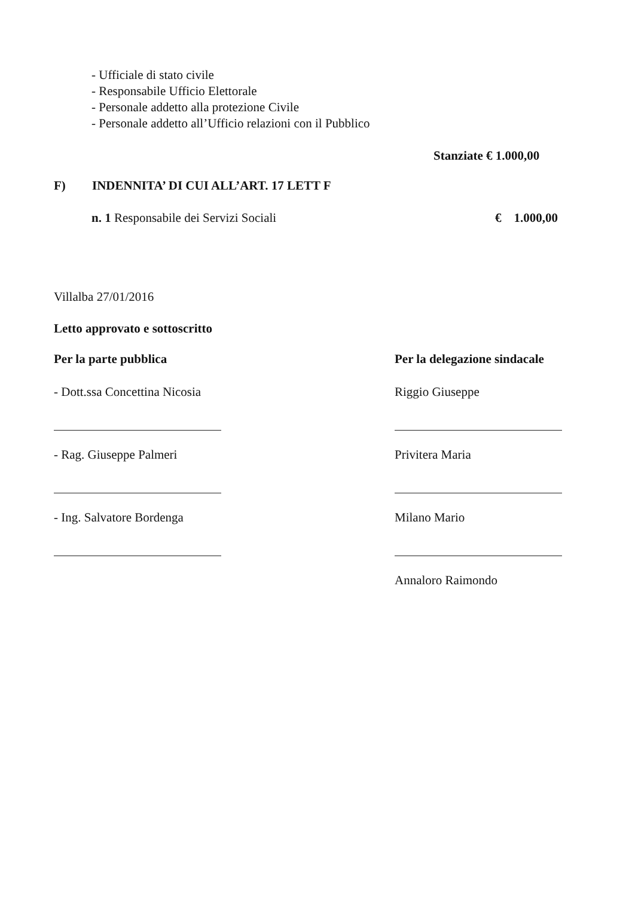- Ufficiale di stato civile
- Responsabile Ufficio Elettorale
- Personale addetto alla protezione Civile
- Personale addetto all’Ufficio relazioni con il Pubblico
Stanziate € 1.000,00
F) INDENNITA’ DI CUI ALL’ART. 17 LETT F
n. 1 Responsabile dei Servizi Sociali € 1.000,00
Villalba 27/01/2016
Letto approvato e sottoscritto
Per la parte pubblica
- Dott.ssa Concettina Nicosia
- Rag. Giuseppe Palmeri
- Ing. Salvatore Bordenga
Per la delegazione sindacale
Riggio Giuseppe
Privitera Maria
Milano Mario
Annaloro Raimondo